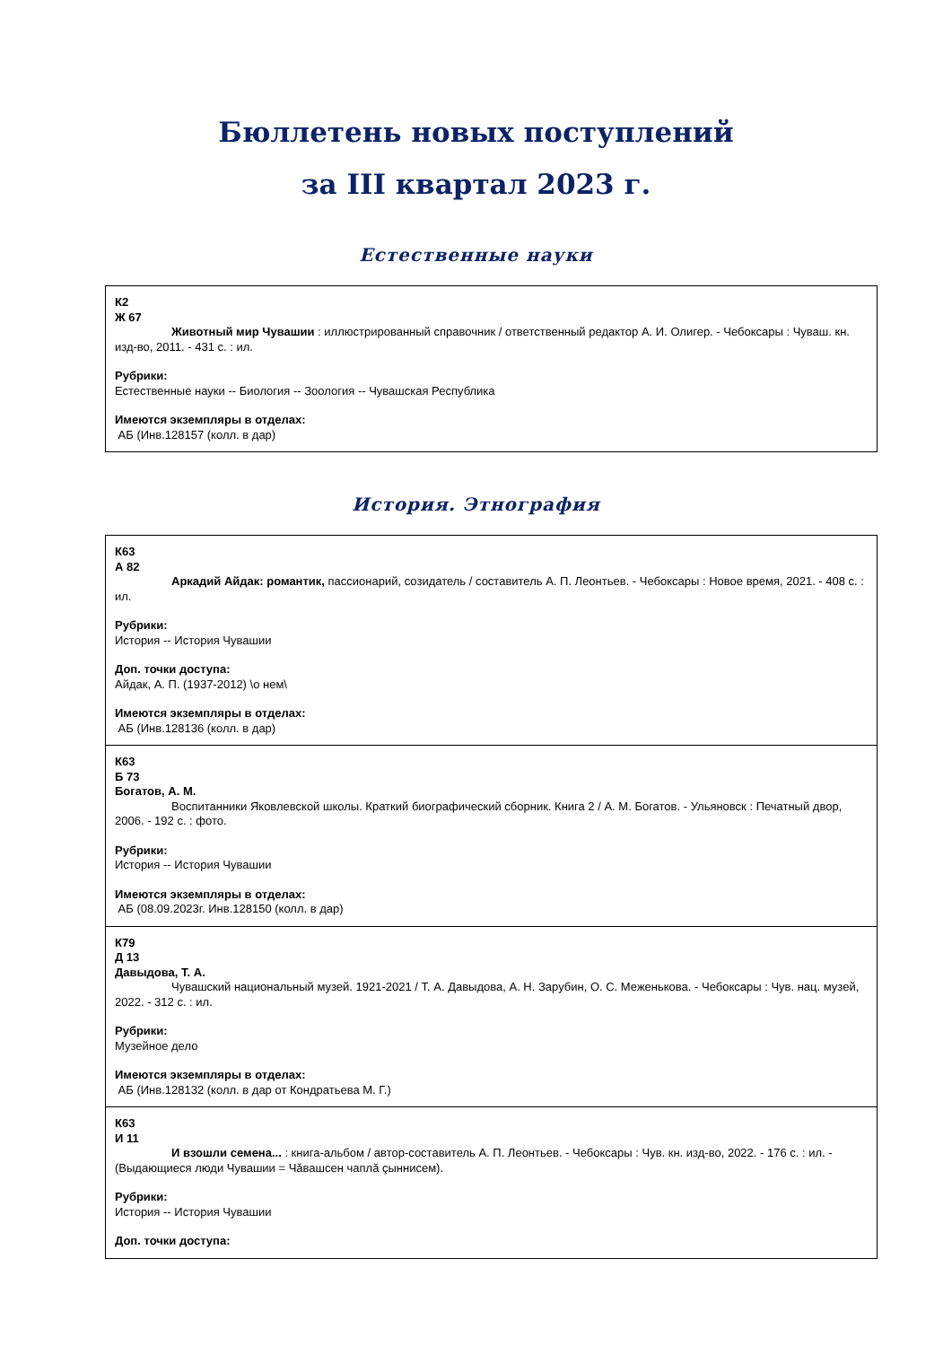Бюллетень новых поступлений
за III квартал 2023 г.
Естественные науки
| К2 Ж 67 Животный мир Чувашии : иллюстрированный справочник / ответственный редактор А. И. Олигер. - Чебоксары : Чуваш. кн. изд-во, 2011. - 431 с. : ил. Рубрики: Естественные науки -- Биология -- Зоология -- Чувашская Республика Имеются экземпляры в отделах: АБ (Инв.128157 (колл. в дар) |
История. Этнография
| К63 А 82 Аркадий Айдак: романтик, пассионарий, созидатель / составитель А. П. Леонтьев. - Чебоксары : Новое время, 2021. - 408 с. : ил. Рубрики: История -- История Чувашии Доп. точки доступа: Айдак, А. П. (1937-2012) \о нем\ Имеются экземпляры в отделах: АБ (Инв.128136 (колл. в дар) |
| К63 Б 73 Богатов, А. М. Воспитанники Яковлевской школы. Краткий биографический сборник. Книга 2 / А. М. Богатов. - Ульяновск : Печатный двор, 2006. - 192 с. : фото. Рубрики: История -- История Чувашии Имеются экземпляры в отделах: АБ (08.09.2023г. Инв.128150 (колл. в дар) |
| К79 Д 13 Давыдова, Т. А. Чувашский национальный музей. 1921-2021 / Т. А. Давыдова, А. Н. Зарубин, О. С. Меженькова. - Чебоксары : Чув. нац. музей, 2022. - 312 с. : ил. Рубрики: Музейное дело Имеются экземпляры в отделах: АБ (Инв.128132 (колл. в дар от Кондратьева М. Г.) |
| К63 И 11 И взошли семена... : книга-альбом / автор-составитель А. П. Леонтьев. - Чебоксары : Чув. кн. изд-во, 2022. - 176 с. : ил. - (Выдающиеся люди Чувашии = Чăвашсен чаплă çыннисем). Рубрики: История -- История Чувашии Доп. точки доступа: |